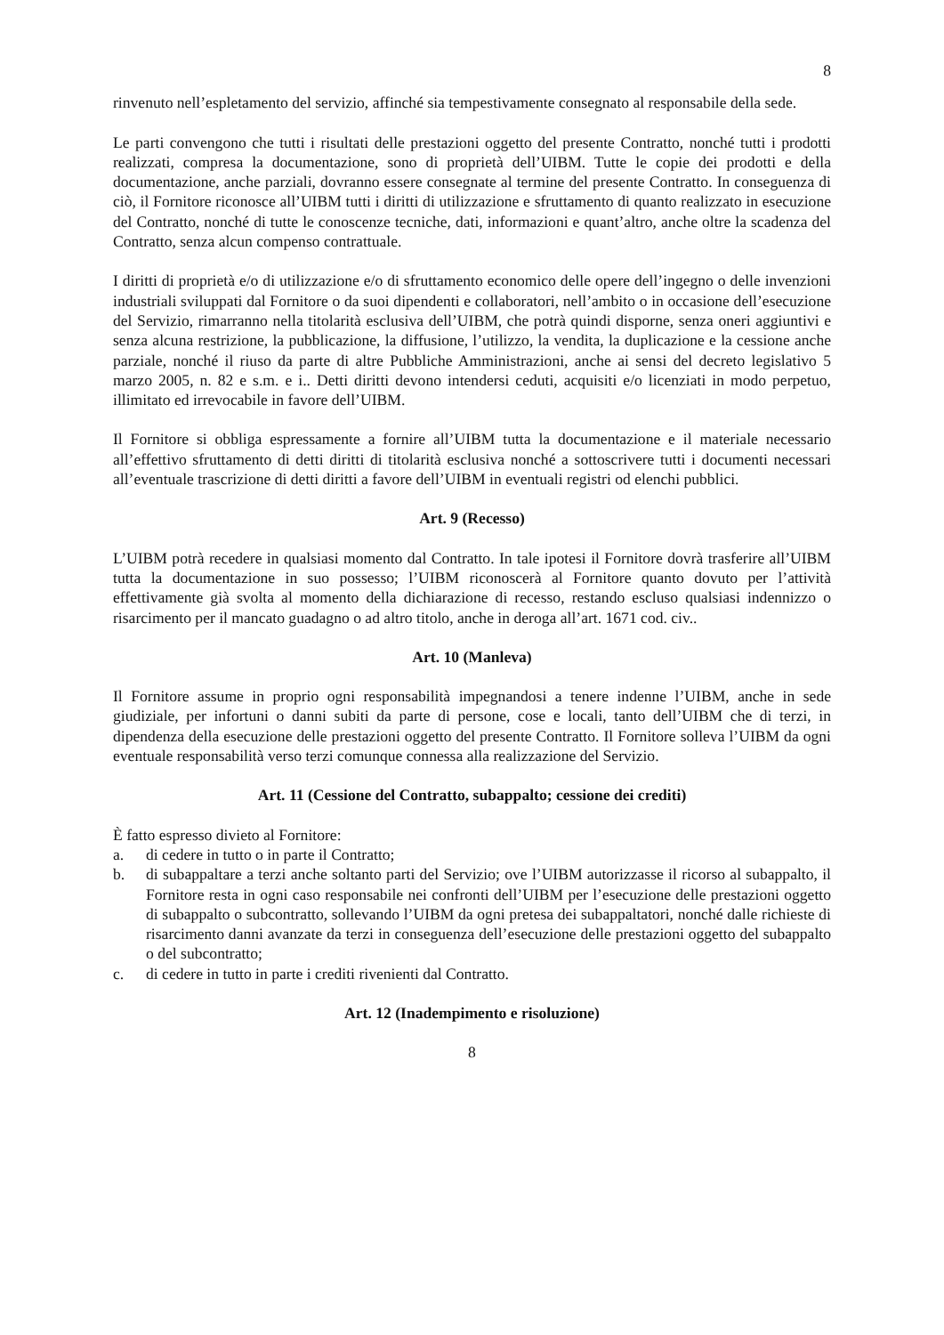8
rinvenuto nell’espletamento del servizio, affinché sia tempestivamente consegnato al responsabile della sede.
Le parti convengono che tutti i risultati delle prestazioni oggetto del presente Contratto, nonché tutti i prodotti realizzati, compresa la documentazione, sono di proprietà dell’UIBM. Tutte le copie dei prodotti e della documentazione, anche parziali, dovranno essere consegnate al termine del presente Contratto. In conseguenza di ciò, il Fornitore riconosce all’UIBM tutti i diritti di utilizzazione e sfruttamento di quanto realizzato in esecuzione del Contratto, nonché di tutte le conoscenze tecniche, dati, informazioni e quant’altro, anche oltre la scadenza del Contratto, senza alcun compenso contrattuale.
I diritti di proprietà e/o di utilizzazione e/o di sfruttamento economico delle opere dell’ingegno o delle invenzioni industriali sviluppati dal Fornitore o da suoi dipendenti e collaboratori, nell’ambito o in occasione dell’esecuzione del Servizio, rimarranno nella titolarità esclusiva dell’UIBM, che potrà quindi disporne, senza oneri aggiuntivi e senza alcuna restrizione, la pubblicazione, la diffusione, l’utilizzo, la vendita, la duplicazione e la cessione anche parziale, nonché il riuso da parte di altre Pubbliche Amministrazioni, anche ai sensi del decreto legislativo 5 marzo 2005, n. 82 e s.m. e i.. Detti diritti devono intendersi ceduti, acquisiti e/o licenziati in modo perpetuo, illimitato ed irrevocabile in favore dell’UIBM.
Il Fornitore si obbliga espressamente a fornire all’UIBM tutta la documentazione e il materiale necessario all’effettivo sfruttamento di detti diritti di titolarità esclusiva nonché a sottoscrivere tutti i documenti necessari all’eventuale trascrizione di detti diritti a favore dell’UIBM in eventuali registri od elenchi pubblici.
Art. 9 (Recesso)
L’UIBM potrà recedere in qualsiasi momento dal Contratto. In tale ipotesi il Fornitore dovrà trasferire all’UIBM tutta la documentazione in suo possesso; l’UIBM riconoscerà al Fornitore quanto dovuto per l’attività effettivamente già svolta al momento della dichiarazione di recesso, restando escluso qualsiasi indennizzo o risarcimento per il mancato guadagno o ad altro titolo, anche in deroga all’art. 1671 cod. civ..
Art. 10 (Manleva)
Il Fornitore assume in proprio ogni responsabilità impegnandosi a tenere indenne l’UIBM, anche in sede giudiziale, per infortuni o danni subiti da parte di persone, cose e locali, tanto dell’UIBM che di terzi, in dipendenza della esecuzione delle prestazioni oggetto del presente Contratto. Il Fornitore solleva l’UIBM da ogni eventuale responsabilità verso terzi comunque connessa alla realizzazione del Servizio.
Art. 11 (Cessione del Contratto, subappalto; cessione dei crediti)
È fatto espresso divieto al Fornitore:
a. di cedere in tutto o in parte il Contratto;
b. di subappaltare a terzi anche soltanto parti del Servizio; ove l’UIBM autorizzasse il ricorso al subappalto, il Fornitore resta in ogni caso responsabile nei confronti dell’UIBM per l’esecuzione delle prestazioni oggetto di subappalto o subcontratto, sollevando l’UIBM da ogni pretesa dei subappaltatori, nonché dalle richieste di risarcimento danni avanzate da terzi in conseguenza dell’esecuzione delle prestazioni oggetto del subappalto o del subcontratto;
c. di cedere in tutto in parte i crediti rivenienti dal Contratto.
Art. 12 (Inadempimento e risoluzione)
8